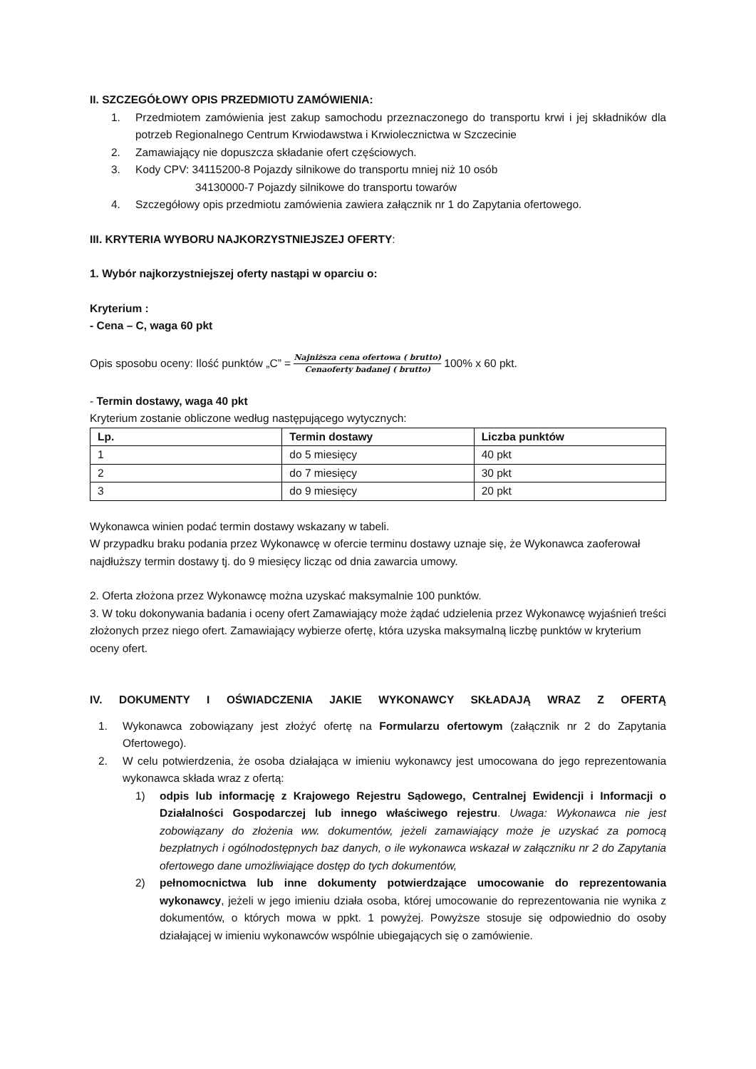II. SZCZEGÓŁOWY OPIS PRZEDMIOTU ZAMÓWIENIA:
1. Przedmiotem zamówienia jest zakup samochodu przeznaczonego do transportu krwi i jej składników dla potrzeb Regionalnego Centrum Krwiodawstwa i Krwiolecznictwa w Szczecinie
2. Zamawiający nie dopuszcza składanie ofert częściowych.
3. Kody CPV: 34115200-8 Pojazdy silnikowe do transportu mniej niż 10 osób
34130000-7 Pojazdy silnikowe do transportu towarów
4. Szczegółowy opis przedmiotu zamówienia zawiera załącznik nr 1 do Zapytania ofertowego.
III. KRYTERIA WYBORU NAJKORZYSTNIEJSZEJ OFERTY:
1. Wybór najkorzystniejszej oferty nastąpi w oparciu o:
Kryterium :
- Cena – C, waga 60 pkt
Opis sposobu oceny: Ilość punktów „C” = Najniższa cena ofertowa ( brutto) Cenaoferty badanej ( brutto) 100% x 60 pkt.
- Termin dostawy, waga 40 pkt
Kryterium zostanie obliczone według następującego wytycznych:
| Lp. | Termin dostawy | Liczba punktów |
| --- | --- | --- |
| 1 | do 5 miesięcy | 40 pkt |
| 2 | do 7 miesięcy | 30 pkt |
| 3 | do 9 miesięcy | 20 pkt |
Wykonawca winien podać termin dostawy wskazany w tabeli.
W przypadku braku podania przez Wykonawcę w ofercie terminu dostawy uznaje się, że Wykonawca zaoferował najdłuższy termin dostawy tj. do 9 miesięcy licząc od dnia zawarcia umowy.
2. Oferta złożona przez Wykonawcę można uzyskać maksymalnie 100 punktów.
3. W toku dokonywania badania i oceny ofert Zamawiający może żądać udzielenia przez Wykonawcę wyjaśnień treści złożonych przez niego ofert. Zamawiający wybierze ofertę, która uzyska maksymalną liczbę punktów w kryterium oceny ofert.
IV. DOKUMENTY I OŚWIADCZENIA JAKIE WYKONAWCY SKŁADAJĄ WRAZ Z OFERTĄ
1. Wykonawca zobowiązany jest złożyć ofertę na Formularzu ofertowym (załącznik nr 2 do Zapytania Ofertowego).
2. W celu potwierdzenia, że osoba działająca w imieniu wykonawcy jest umocowana do jego reprezentowania wykonawca składa wraz z ofertą:
1) odpis lub informację z Krajowego Rejestru Sądowego, Centralnej Ewidencji i Informacji o Działalności Gospodarczej lub innego właściwego rejestru. Uwaga: Wykonawca nie jest zobowiązany do złożenia ww. dokumentów, jeżeli zamawiający może je uzyskać za pomocą bezpłatnych i ogólnodostępnych baz danych, o ile wykonawca wskazał w załączniku nr 2 do Zapytania ofertowego dane umożliwiające dostęp do tych dokumentów,
2) pełnomocnictwa lub inne dokumenty potwierdzające umocowanie do reprezentowania wykonawcy, jeżeli w jego imieniu działa osoba, której umocowanie do reprezentowania nie wynika z dokumentów, o których mowa w ppkt. 1 powyżej. Powyższe stosuje się odpowiednio do osoby działającej w imieniu wykonawców wspólnie ubiegających się o zamówienie.